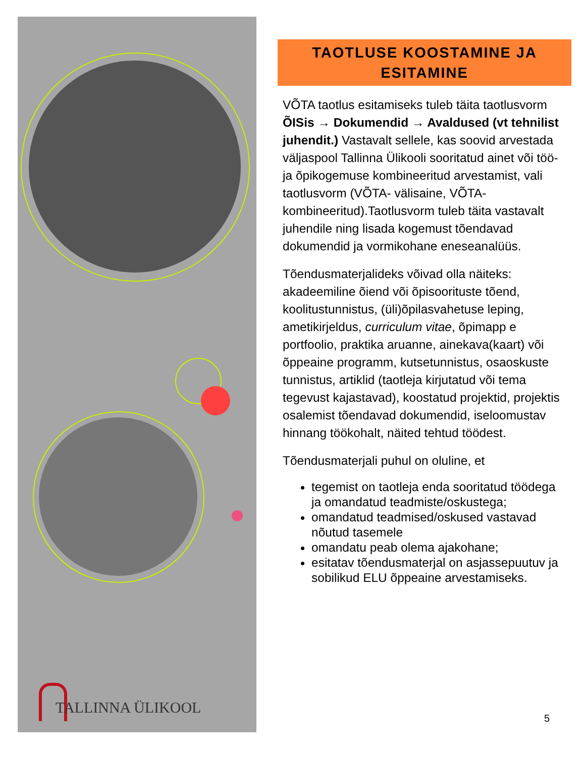TALLINNA ÜLIKOOL
TAOTLUSE KOOSTAMINE JA ESITAMINE
VÕTA taotlus esitamiseks tuleb täita taotlusvorm ÕISis → Dokumendid → Avaldused (vt tehnilist juhendit.) Vastavalt sellele, kas soovid arvestada väljaspool Tallinna Ülikooli sooritatud ainet või töö- ja õpikogemuse kombineeritud arvestamist, vali taotlusvorm (VÕTA- välisaine, VÕTA-kombineeritud).Taotlusvorm tuleb täita vastavalt juhendile ning lisada kogemust tõendavad dokumendid ja vormikohane eneseanalüüs.
Tõendusmaterjalideks võivad olla näiteks: akadeemiline õiend või õpisoorituste tõend, koolitustunnistus, (üli)õpilasvahetuse leping, ametikirjeldus, curriculum vitae, õpimapp e portfoolio, praktika aruanne, ainekava(kaart) või õppeaine programm, kutsetunnistus, osaoskuste tunnistus, artiklid (taotleja kirjutatud või tema tegevust kajastavad), koostatud projektid, projektis osalemist tõendavad dokumendid, iseloomustav hinnang töökohalt, näited tehtud töödest.
Tõendusmaterjali puhul on oluline, et
tegemist on taotleja enda sooritatud töödega ja omandatud teadmiste/oskustega;
omandatud teadmised/oskused vastavad nõutud tasemele
omandatu peab olema ajakohane;
esitatav tõendusmaterjal on asjassepuutuv ja sobilikud ELU õppeaine arvestamiseks.
5